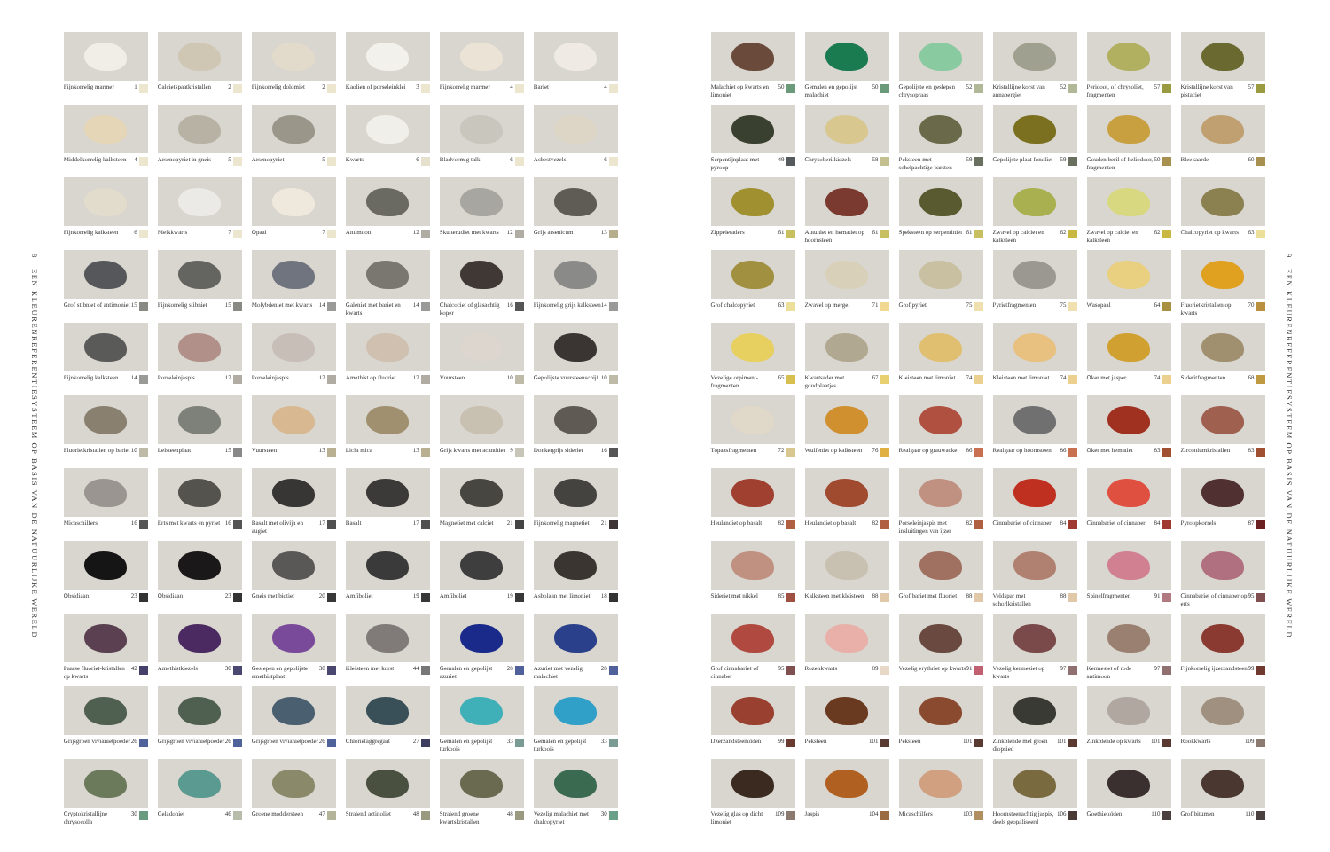8 EEN KLEURENREFERENTIESYSTEEM OP BASIS VAN DE NATUURLIJKE WERELD
Fijnkorrelig marmer 1
Calcietspaatkristallen 2
Fijnkorrelig dolomiet 2
Kaolien of porseleinklei 3
Fijnkorrelig marmer 4
Bariet 4
Middelkorrelig kalksteen 4
Arsenopyriet in gneis 5
Arsenopyriet 5
Kwarts 6
Bladvormig talk 6
Asbestvezels 6
Fijnkorrelig kalksteen 6
Melkkwarts 7
Opaal 7
Antimoon 12
Skutterudiet met kwarts 12
Grijs arsenicum 13
Grof stibniet of antimoniet 15
Fijnkorrelig stibniet 15
Molybdeniet met kwarts 14
Galeniet met bariet en kwarts 14
Chalcociet of glasachtig koper 16
Fijnkorrelig grijs kalksteen 14
Fijnkorrelig kalksteen 14
Porseleinjaspis 12
Porseleinjaspis 12
Amethist op fluoriet 12
Vuursteen 10
Gepolijste vuursteenschijf 10
Fluorietkristallen op bariet 10
Leisteenplaat 15
Vuursteen 13
Licht mica 13
Grijs kwarts met acanthiet 9
Donkergrijs sideriet 16
Micaschilfers 16
Erts met kwarts en pyriet 16
Basalt met olivijn en augiet 17
Basalt 17
Magnetiet met calciet 21
Fijnkorrelig magnetiet 21
Obsidiaan 23
Obsidiaan 23
Gneis met biotiet 20
Amfiboliet 19
Amfiboliet 19
Asbolaan met limoniet 18
Paarse fluoriet-kristallen op kwarts 42
Amethistkiezels 30
Geslepen en gepolijste amethistplaat 30
Kleisteen met korst 44
Gemalen en gepolijst azuriet 28
Azuriet met vezelig malachiet 28
Grijsgroen vivianietpoeder 26
Grijsgroen vivianietpoeder 26
Grijsgroen vivianietpoeder 26
Chlorietaggregaat 27
Gemalen en gepolijst turkoois 33
Gemalen en gepolijst turkoois 33
Cryptokristallijne chrysocolla 30
Celadoniet 46
Groene moddersteen 47
Stralend actinoliet 48
Stralend groene kwartskristallen 48
Vezelig malachiet met chalcopyriet 30
Malachiet op kwarts en limoniet 50
Gemalen en gepolijst malachiet 50
Gepolijste en geslepen chrysopraas 52
Kristallijne korst van annabergiet 52
Peridoot, of chrysoliet, fragmenten 57
Kristallijne korst van pistaciet 57
Serpentijnplaat met pyroop 49
Chrysoberilkiezels 58
Peksteen met schelpachtige barsten 59
Gepolijste plaat fonoliet 59
Gouden beril of heliodoor, fragmenten 50
Bleekaarde 60
Zippeïetaders 61
Autuniet en hematiet op hoornsteen 61
Speksteen op serpentiniet 61
Zwavel op calciet en kalksteen 62
Zwavel op calciet en kalksteen 62
Chalcopyriet op kwarts 63
Grof chalcopyriet 63
Zwavel op mergel 71
Grof pyriet 75
Pyrietfragmenten 75
Wasopaal 64
Fluorietkristallen op kwarts 70
Vezelige orpiment-fragmenten 65
Kwartsader met goudplaatjes 67
Kleisteen met limoniet 74
Kleisteen met limoniet 74
Oker met jasper 74
Sideritfragmenten 68
Topaasfragmenten 72
Wulfeniet op kalksteen 76
Realgaar op grauwacke 86
Realgaar op hoornsteen 86
Oker met hematiet 83
Zirconiumkristallen 83
Heulandiet op basalt 82
Heulandiet op basalt 82
Porseleinjaspis met insluitingen van ijzer 82
Cinnabariet of cinnaber 84
Cinnabariet of cinnaber 84
Pyroopkorrels 87
Sideriet met nikkel 85
Kalksteen met kleisteen 88
Grof bariet met fluoriet 88
Veldspar met schorlkristallen 88
Spinelfragmenten 91
Cinnabariet of cinnaber op erts 95
Grof cinnabariet of cinnaber 95
Rozenkwarts 89
Vezelig erythriet op kwarts 91
Vezelig kermesiet op kwarts 97
Kermesiet of rode antimoon 97
Fijnkorrelig ijzerzandsteen 99
IJzerzandsteenoïden 99
Peksteen 101
Peksteen 101
Zinkblende met groen diopsied 101
Zinkblende op kwarts 101
Rookkwarts 109
Vezelig glas op dicht limoniet 109
Jaspis 104
Micaschilfers 103
Hoornsteenachtig jaspis, deels geopaliseerd 106
Goethietoïden 110
Grof bitumen 110
9 EEN KLEURENREFERENTIESYSTEEM OP BASIS VAN DE NATUURLIJKE WERELD